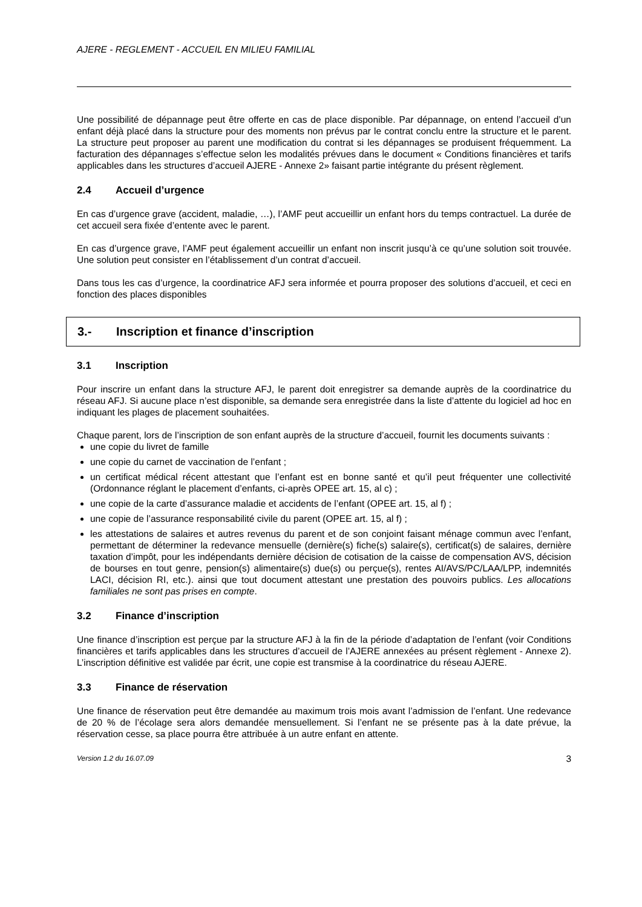AJERE - REGLEMENT - ACCUEIL EN MILIEU FAMILIAL
Une possibilité de dépannage peut être offerte en cas de place disponible. Par dépannage, on entend l’accueil d’un enfant déjà placé dans la structure pour des moments non prévus par le contrat conclu entre la structure et le parent. La structure peut proposer au parent une modification du contrat si les dépannages se produisent fréquemment. La facturation des dépannages s’effectue selon les modalités prévues dans le document « Conditions financières et tarifs applicables dans les structures d’accueil AJERE - Annexe 2» faisant partie intégrante du présent règlement.
2.4 Accueil d’urgence
En cas d’urgence grave (accident, maladie, …), l’AMF peut accueillir un enfant hors du temps contractuel. La durée de cet accueil sera fixée d’entente avec le parent.
En cas d’urgence grave, l’AMF peut également accueillir un enfant non inscrit jusqu’à ce qu’une solution soit trouvée. Une solution peut consister en l’établissement d’un contrat d’accueil.
Dans tous les cas d’urgence, la coordinatrice AFJ sera informée et pourra proposer des solutions d’accueil, et ceci en fonction des places disponibles
3.- Inscription et finance d’inscription
3.1 Inscription
Pour inscrire un enfant dans la structure AFJ, le parent doit enregistrer sa demande auprès de la coordinatrice du réseau AFJ. Si aucune place n’est disponible, sa demande sera enregistrée dans la liste d’attente du logiciel ad hoc en indiquant les plages de placement souhaitées.
Chaque parent, lors de l’inscription de son enfant auprès de la structure d’accueil, fournit les documents suivants :
une copie du livret de famille
une copie du carnet de vaccination de l’enfant ;
un certificat médical récent attestant que l’enfant est en bonne santé et qu’il peut fréquenter une collectivité (Ordonnance réglant le placement d’enfants, ci-après OPEE art. 15, al c) ;
une copie de la carte d’assurance maladie et accidents de l’enfant (OPEE art. 15, al f) ;
une copie de l’assurance responsabilité civile du parent (OPEE art. 15, al f) ;
les attestations de salaires et autres revenus du parent et de son conjoint faisant ménage commun avec l’enfant, permettant de déterminer la redevance mensuelle (dernière(s) fiche(s) salaire(s), certificat(s) de salaires, dernière taxation d’impôt, pour les indépendants dernière décision de cotisation de la caisse de compensation AVS, décision de bourses en tout genre, pension(s) alimentaire(s) due(s) ou perçue(s), rentes AI/AVS/PC/LAA/LPP, indemnités LACI, décision RI, etc.). ainsi que tout document attestant une prestation des pouvoirs publics. Les allocations familiales ne sont pas prises en compte.
3.2 Finance d’inscription
Une finance d’inscription est perçue par la structure AFJ à la fin de la période d’adaptation de l’enfant (voir Conditions financières et tarifs applicables dans les structures d’accueil de l’AJERE annexées au présent règlement - Annexe 2). L’inscription définitive est validée par écrit, une copie est transmise à la coordinatrice du réseau AJERE.
3.3 Finance de réservation
Une finance de réservation peut être demandée au maximum trois mois avant l’admission de l’enfant. Une redevance de 20 % de l’écolage sera alors demandée mensuellement. Si l’enfant ne se présente pas à la date prévue, la réservation cesse, sa place pourra être attribuée à un autre enfant en attente.
Version 1.2 du 16.07.09 3